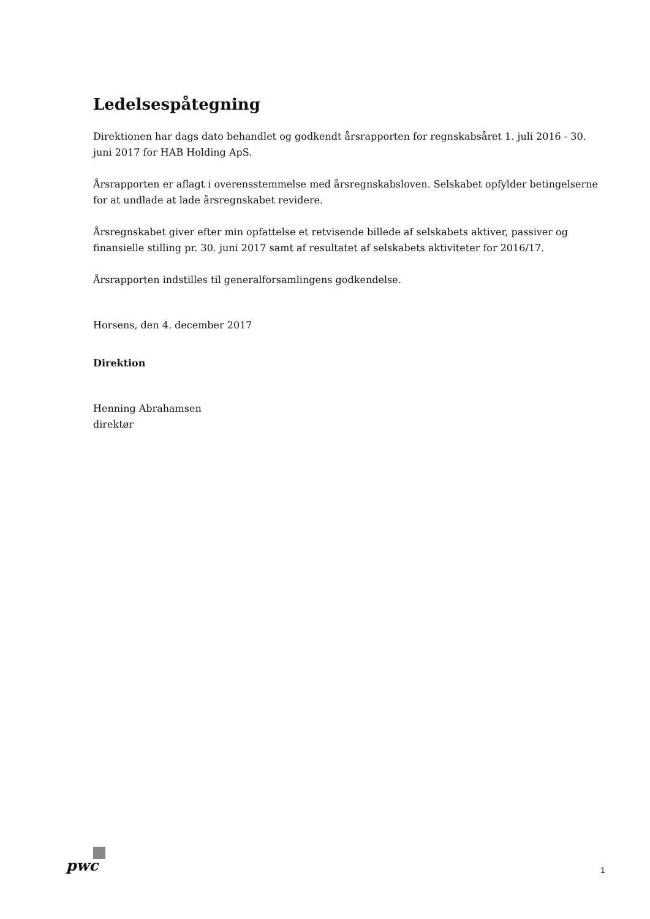Ledelsespåtegning
Direktionen har dags dato behandlet og godkendt årsrapporten for regnskabsåret 1. juli 2016 - 30. juni 2017 for HAB Holding ApS.
Årsrapporten er aflagt i overensstemmelse med årsregnskabsloven. Selskabet opfylder betingelserne for at undlade at lade årsregnskabet revidere.
Årsregnskabet giver efter min opfattelse et retvisende billede af selskabets aktiver, passiver og finansielle stilling pr. 30. juni 2017 samt af resultatet af selskabets aktiviteter for 2016/17.
Årsrapporten indstilles til generalforsamlingens godkendelse.
Horsens, den 4. december 2017
Direktion
Henning Abrahamsen
direktør
pwc 1